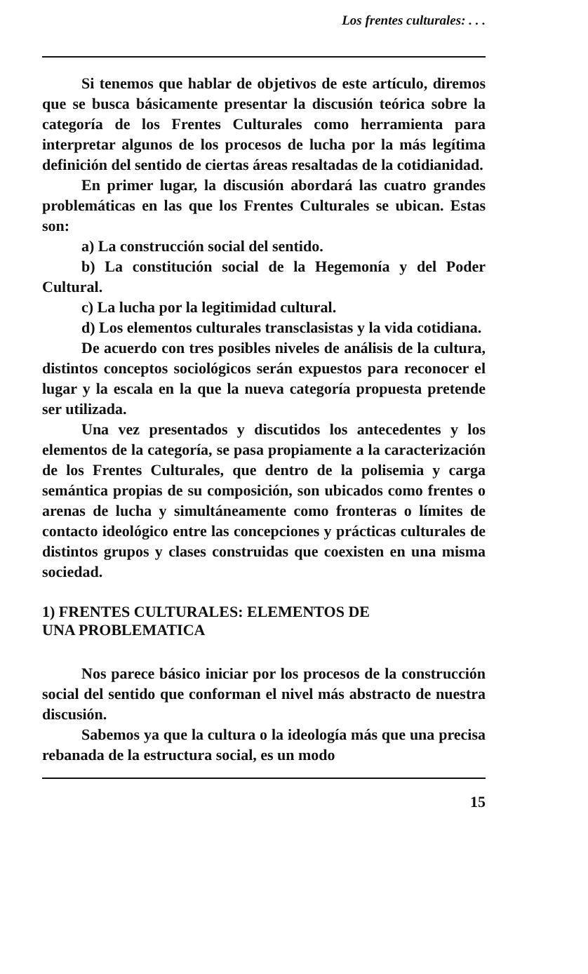Los frentes culturales: . . .
Si tenemos que hablar de objetivos de este artículo, diremos que se busca básicamente presentar la discusión teórica sobre la categoría de los Frentes Culturales como herramienta para interpretar algunos de los procesos de lucha por la más legítima definición del sentido de ciertas áreas resaltadas de la cotidianidad.
En primer lugar, la discusión abordará las cuatro grandes problemáticas en las que los Frentes Culturales se ubican. Estas son:
a) La construcción social del sentido.
b) La constitución social de la Hegemonía y del Poder Cultural.
c) La lucha por la legitimidad cultural.
d) Los elementos culturales transclasistas y la vida cotidiana.
De acuerdo con tres posibles niveles de análisis de la cultura, distintos conceptos sociológicos serán expuestos para reconocer el lugar y la escala en la que la nueva categoría propuesta pretende ser utilizada.
Una vez presentados y discutidos los antecedentes y los elementos de la categoría, se pasa propiamente a la caracterización de los Frentes Culturales, que dentro de la polisemia y carga semántica propias de su composición, son ubicados como frentes o arenas de lucha y simultáneamente como fronteras o límites de contacto ideológico entre las concepciones y prácticas culturales de distintos grupos y clases construidas que coexisten en una misma sociedad.
1) FRENTES CULTURALES: ELEMENTOS DE
UNA PROBLEMATICA
Nos parece básico iniciar por los procesos de la construcción social del sentido que conforman el nivel más abstracto de nuestra discusión.
Sabemos ya que la cultura o la ideología más que una precisa rebanada de la estructura social, es un modo
15